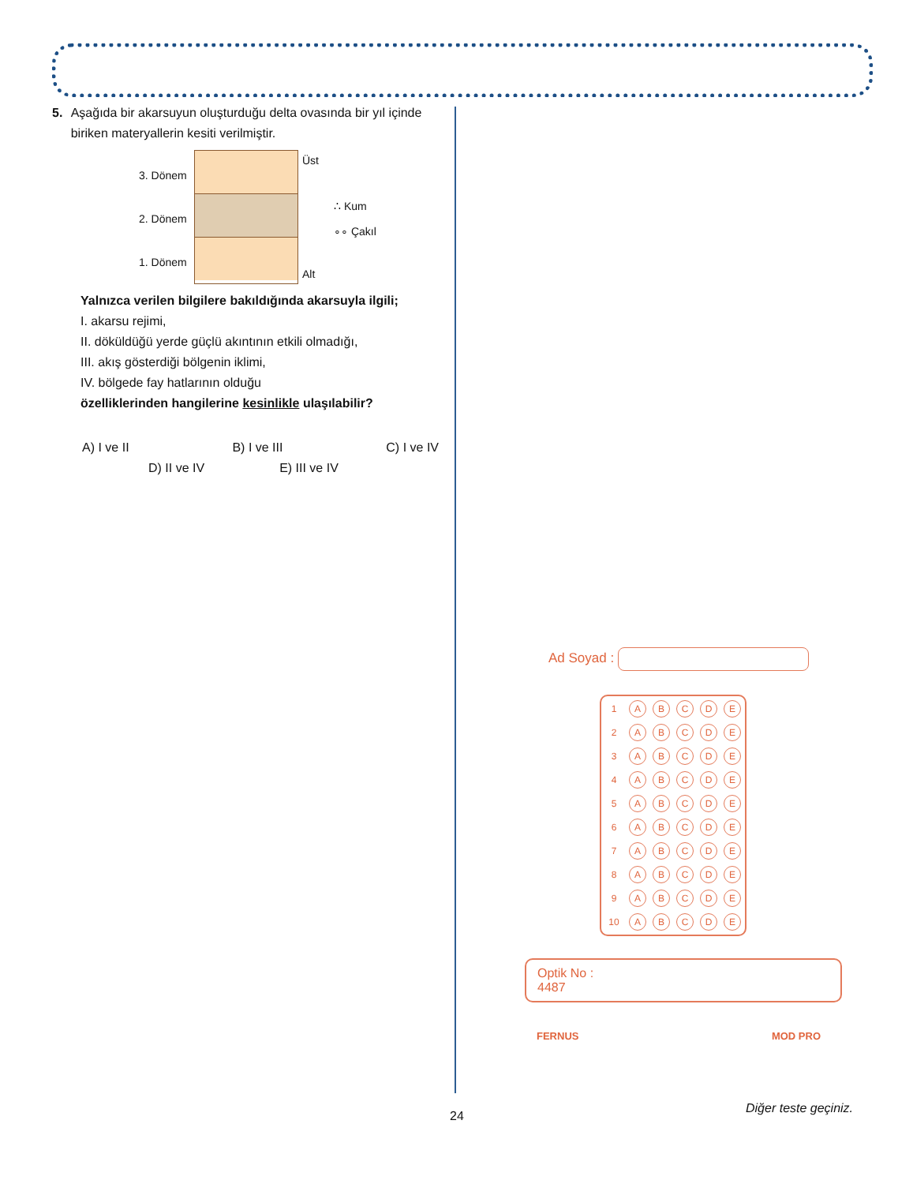5. Aşağıda bir akarsuyun oluşturduğu delta ovasında bir yıl içinde biriken materyallerin kesiti verilmiştir.
3. Dönem
2. Dönem
1. Dönem
Üst
Alt
∴ Kum
∘∘ Çakıl
Yalnızca verilen bilgilere bakıldığında akarsuyla ilgili;
I. akarsu rejimi,
II. döküldüğü yerde güçlü akıntının etkili olmadığı,
III. akış gösterdiği bölgenin iklimi,
IV. bölgede fay hatlarının olduğu
özelliklerinden hangilerine kesinlikle ulaşılabilir?
A) I ve II B) I ve III C) I ve IV
D) II ve IV E) III ve IV
Ad Soyad :
| 1 | A | B | C | D | E |
| 2 | A | B | C | D | E |
| 3 | A | B | C | D | E |
| 4 | A | B | C | D | E |
| 5 | A | B | C | D | E |
| 6 | A | B | C | D | E |
| 7 | A | B | C | D | E |
| 8 | A | B | C | D | E |
| 9 | A | B | C | D | E |
| 10 | A | B | C | D | E |
Optik No :
4487
FERNUS MOD PRO
24
Diğer teste geçiniz.